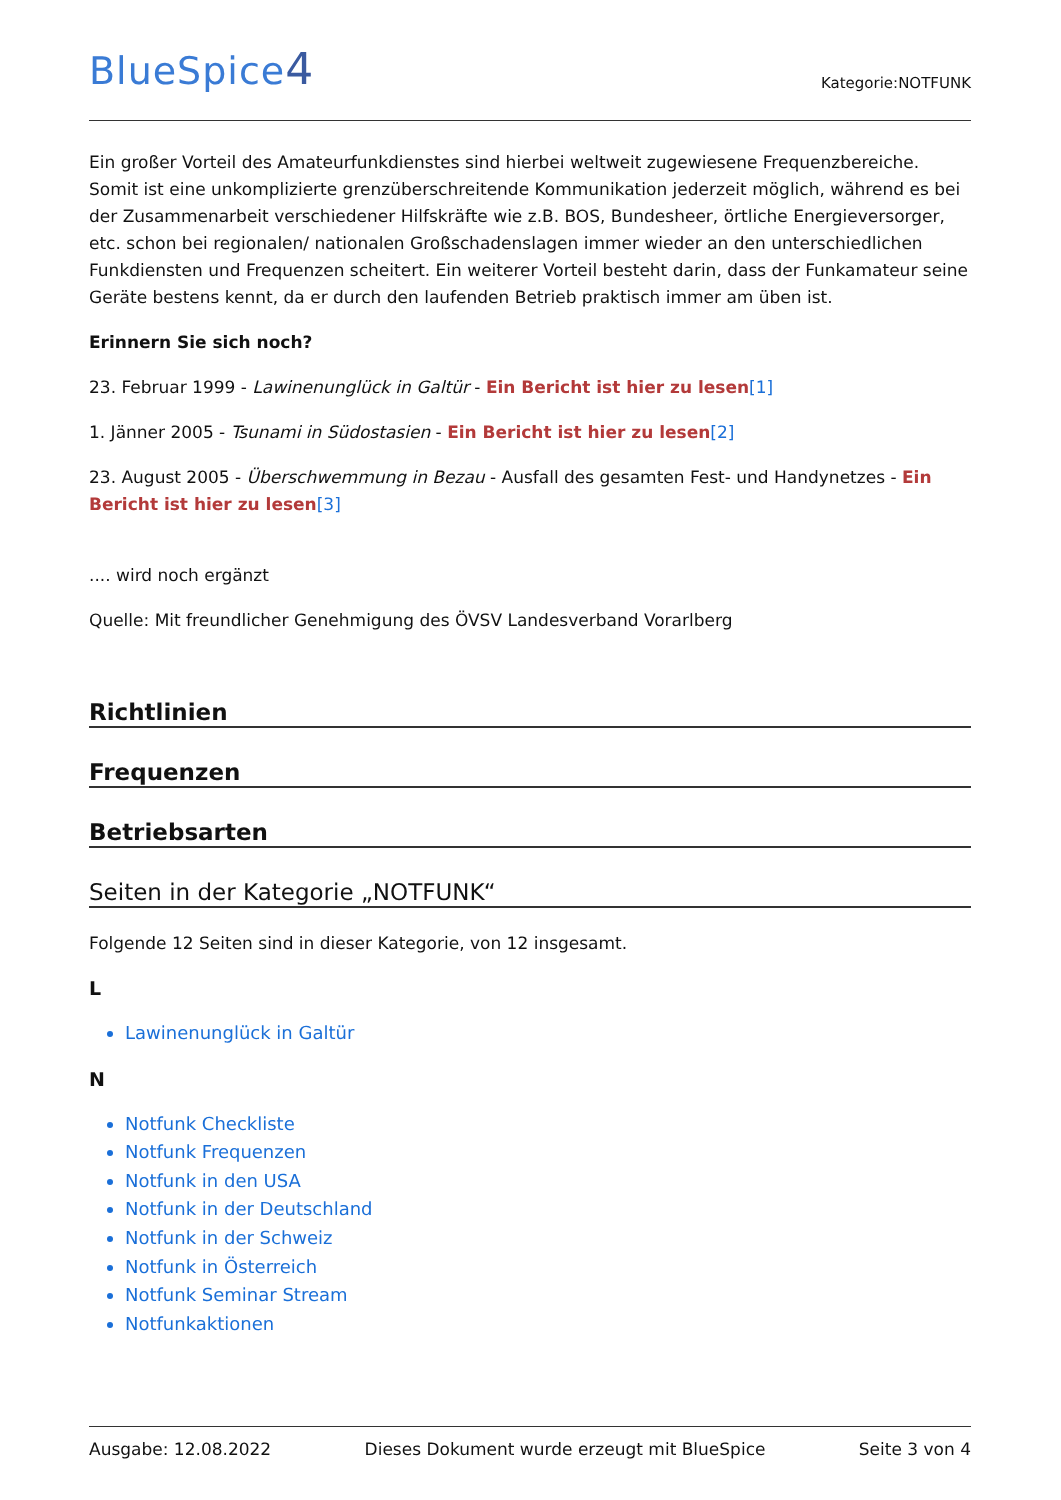BlueSpice4
Kategorie:NOTFUNK
Ein großer Vorteil des Amateurfunkdienstes sind hierbei weltweit zugewiesene Frequenzbereiche. Somit ist eine unkomplizierte grenzüberschreitende Kommunikation jederzeit möglich, während es bei der Zusammenarbeit verschiedener Hilfskräfte wie z.B. BOS, Bundesheer, örtliche Energieversorger, etc. schon bei regionalen/ nationalen Großschadenslagen immer wieder an den unterschiedlichen Funkdiensten und Frequenzen scheitert. Ein weiterer Vorteil besteht darin, dass der Funkamateur seine Geräte bestens kennt, da er durch den laufenden Betrieb praktisch immer am üben ist.
Erinnern Sie sich noch?
23. Februar 1999 - Lawinenunglück in Galtür - Ein Bericht ist hier zu lesen[1]
1. Jänner 2005 - Tsunami in Südostasien - Ein Bericht ist hier zu lesen[2]
23. August 2005 - Überschwemmung in Bezau - Ausfall des gesamten Fest- und Handynetzes - Ein Bericht ist hier zu lesen[3]
.... wird noch ergänzt
Quelle: Mit freundlicher Genehmigung des ÖVSV Landesverband Vorarlberg
Richtlinien
Frequenzen
Betriebsarten
Seiten in der Kategorie „NOTFUNK“
Folgende 12 Seiten sind in dieser Kategorie, von 12 insgesamt.
L
Lawinenunglück in Galtür
N
Notfunk Checkliste
Notfunk Frequenzen
Notfunk in den USA
Notfunk in der Deutschland
Notfunk in der Schweiz
Notfunk in Österreich
Notfunk Seminar Stream
Notfunkaktionen
Ausgabe: 12.08.2022 Dieses Dokument wurde erzeugt mit BlueSpice Seite 3 von 4